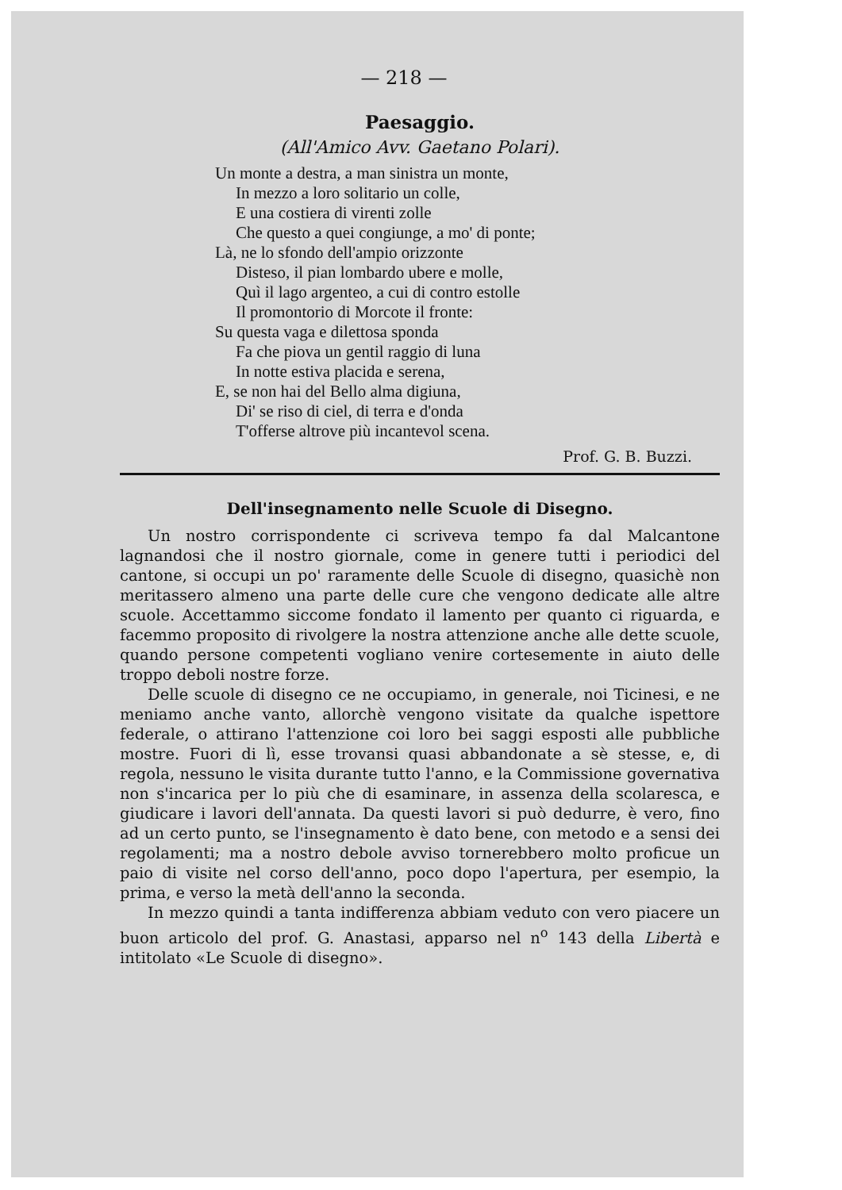— 218 —
Paesaggio.
(All'Amico Avv. Gaetano Polari).
Un monte a destra, a man sinistra un monte,
In mezzo a loro solitario un colle,
E una costiera di virenti zolle
Che questo a quei congiunge, a mo' di ponte;
Là, ne lo sfondo dell'ampio orizzonte
Disteso, il pian lombardo ubere e molle,
Quì il lago argenteo, a cui di contro estolle
Il promontorio di Morcote il fronte:
Su questa vaga e dilettosa sponda
Fa che piova un gentil raggio di luna
In notte estiva placida e serena,
E, se non hai del Bello alma digiuna,
Di' se riso di ciel, di terra e d'onda
T'offerse altrove più incantevol scena.
Prof. G. B. Buzzi.
Dell'insegnamento nelle Scuole di Disegno.
Un nostro corrispondente ci scriveva tempo fa dal Malcantone lagnandosi che il nostro giornale, come in genere tutti i periodici del cantone, si occupi un po' raramente delle Scuole di disegno, quasichè non meritassero almeno una parte delle cure che vengono dedicate alle altre scuole. Accettammo siccome fondato il lamento per quanto ci riguarda, e facemmo proposito di rivolgere la nostra attenzione anche alle dette scuole, quando persone competenti vogliano venire cortesemente in aiuto delle troppo deboli nostre forze.
Delle scuole di disegno ce ne occupiamo, in generale, noi Ticinesi, e ne meniamo anche vanto, allorchè vengono visitate da qualche ispettore federale, o attirano l'attenzione coi loro bei saggi esposti alle pubbliche mostre. Fuori di lì, esse trovansi quasi abbandonate a sè stesse, e, di regola, nessuno le visita durante tutto l'anno, e la Commissione governativa non s'incarica per lo più che di esaminare, in assenza della scolaresca, e giudicare i lavori dell'annata. Da questi lavori si può dedurre, è vero, fino ad un certo punto, se l'insegnamento è dato bene, con metodo e a sensi dei regolamenti; ma a nostro debole avviso tornerebbero molto proficue un paio di visite nel corso dell'anno, poco dopo l'apertura, per esempio, la prima, e verso la metà dell'anno la seconda.
In mezzo quindi a tanta indifferenza abbiam veduto con vero piacere un buon articolo del prof. G. Anastasi, apparso nel n<sup>o</sup> 143 della Libertà e intitolato «Le Scuole di disegno».